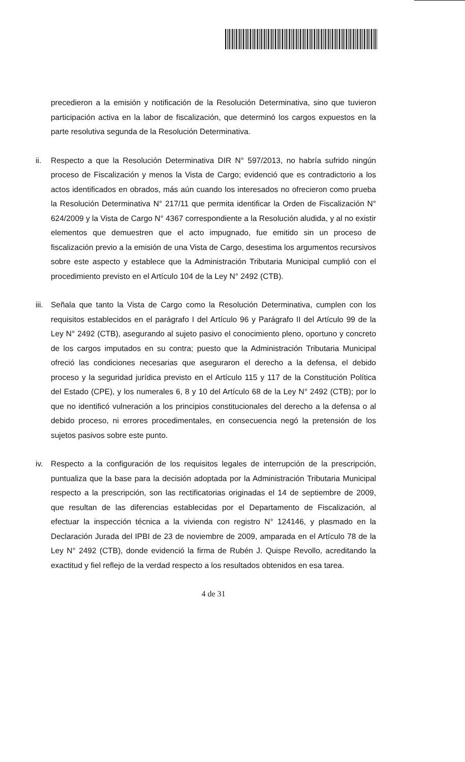precedieron a la emisión y notificación de la Resolución Determinativa, sino que tuvieron participación activa en la labor de fiscalización, que determinó los cargos expuestos en la parte resolutiva segunda de la Resolución Determinativa.
ii. Respecto a que la Resolución Determinativa DIR N° 597/2013, no habría sufrido ningún proceso de Fiscalización y menos la Vista de Cargo; evidenció que es contradictorio a los actos identificados en obrados, más aún cuando los interesados no ofrecieron como prueba la Resolución Determinativa N° 217/11 que permita identificar la Orden de Fiscalización N° 624/2009 y la Vista de Cargo N° 4367 correspondiente a la Resolución aludida, y al no existir elementos que demuestren que el acto impugnado, fue emitido sin un proceso de fiscalización previo a la emisión de una Vista de Cargo, desestima los argumentos recursivos sobre este aspecto y establece que la Administración Tributaria Municipal cumplió con el procedimiento previsto en el Artículo 104 de la Ley N° 2492 (CTB).
iii. Señala que tanto la Vista de Cargo como la Resolución Determinativa, cumplen con los requisitos establecidos en el parágrafo I del Artículo 96 y Parágrafo II del Artículo 99 de la Ley N° 2492 (CTB), asegurando al sujeto pasivo el conocimiento pleno, oportuno y concreto de los cargos imputados en su contra; puesto que la Administración Tributaria Municipal ofreció las condiciones necesarias que aseguraron el derecho a la defensa, el debido proceso y la seguridad jurídica previsto en el Artículo 115 y 117 de la Constitución Política del Estado (CPE), y los numerales 6, 8 y 10 del Artículo 68 de la Ley N° 2492 (CTB); por lo que no identificó vulneración a los principios constitucionales del derecho a la defensa o al debido proceso, ni errores procedimentales, en consecuencia negó la pretensión de los sujetos pasivos sobre este punto.
iv. Respecto a la configuración de los requisitos legales de interrupción de la prescripción, puntualiza que la base para la decisión adoptada por la Administración Tributaria Municipal respecto a la prescripción, son las rectificatorias originadas el 14 de septiembre de 2009, que resultan de las diferencias establecidas por el Departamento de Fiscalización, al efectuar la inspección técnica a la vivienda con registro N° 124146, y plasmado en la Declaración Jurada del IPBI de 23 de noviembre de 2009, amparada en el Artículo 78 de la Ley N° 2492 (CTB), donde evidenció la firma de Rubén J. Quispe Revollo, acreditando la exactitud y fiel reflejo de la verdad respecto a los resultados obtenidos en esa tarea.
4 de 31